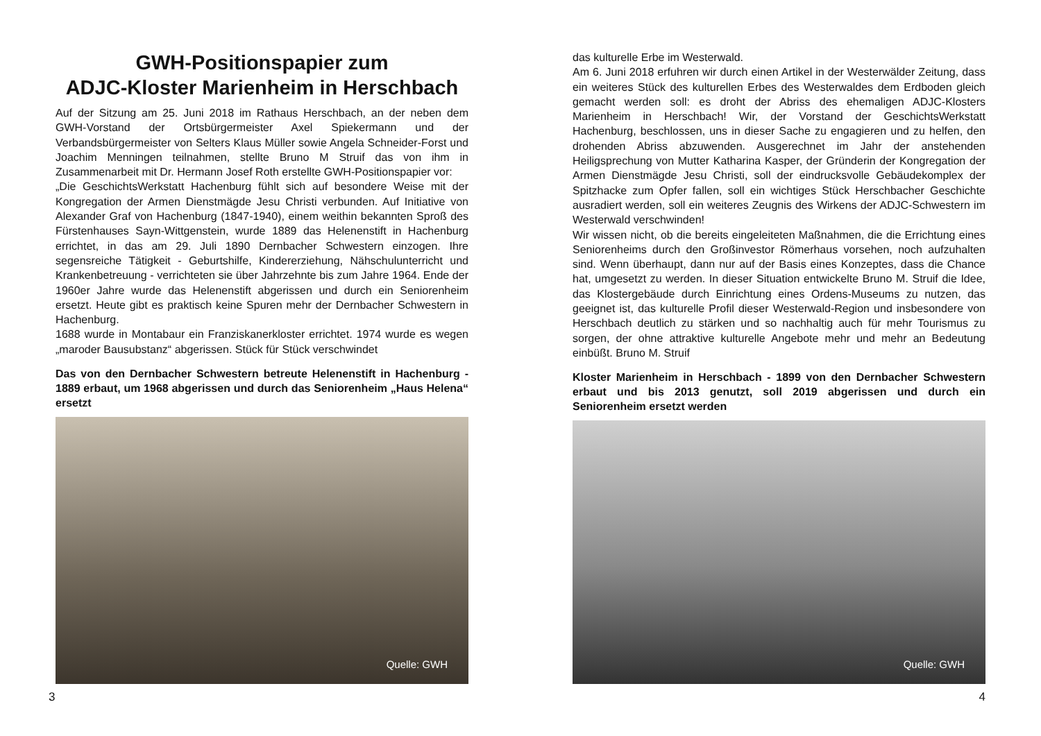GWH-Positionspapier zum
ADJC-Kloster Marienheim in Herschbach
Auf der Sitzung am 25. Juni 2018 im Rathaus Herschbach, an der neben dem GWH-Vorstand der Ortsbürgermeister Axel Spiekermann und der Verbandsbürgermeister von Selters Klaus Müller sowie Angela Schneider-Forst und Joachim Menningen teilnahmen, stellte Bruno M Struif das von ihm in Zusammenarbeit mit Dr. Hermann Josef Roth erstellte GWH-Positionspapier vor:
„Die GeschichtsWerkstatt Hachenburg fühlt sich auf besondere Weise mit der Kongregation der Armen Dienstmägde Jesu Christi verbunden. Auf Initiative von Alexander Graf von Hachenburg (1847-1940), einem weithin bekannten Sproß des Fürstenhauses Sayn-Wittgenstein, wurde 1889 das Helenenstift in Hachenburg errichtet, in das am 29. Juli 1890 Dernbacher Schwestern einzogen. Ihre segensreiche Tätigkeit - Geburtshilfe, Kindererziehung, Nähschulunterricht und Krankenbetreuung - verrichteten sie über Jahrzehnte bis zum Jahre 1964. Ende der 1960er Jahre wurde das Helenenstift abgerissen und durch ein Seniorenheim ersetzt. Heute gibt es praktisch keine Spuren mehr der Dernbacher Schwestern in Hachenburg.
1688 wurde in Montabaur ein Franziskanerkloster errichtet. 1974 wurde es wegen „maroder Bausubstanz“ abgerissen. Stück für Stück verschwindet
Das von den Dernbacher Schwestern betreute Helenenstift in Hachenburg - 1889 erbaut, um 1968 abgerissen und durch das Seniorenheim „Haus Helena“ ersetzt
Quelle: GWH
3
das kulturelle Erbe im Westerwald.
Am 6. Juni 2018 erfuhren wir durch einen Artikel in der Westerwälder Zeitung, dass ein weiteres Stück des kulturellen Erbes des Westerwaldes dem Erdboden gleich gemacht werden soll: es droht der Abriss des ehemaligen ADJC-Klosters Marienheim in Herschbach! Wir, der Vorstand der GeschichtsWerkstatt Hachenburg, beschlossen, uns in dieser Sache zu engagieren und zu helfen, den drohenden Abriss abzuwenden. Ausgerechnet im Jahr der anstehenden Heiligsprechung von Mutter Katharina Kasper, der Gründerin der Kongregation der Armen Dienstmägde Jesu Christi, soll der eindrucksvolle Gebäudekomplex der Spitzhacke zum Opfer fallen, soll ein wichtiges Stück Herschbacher Geschichte ausradiert werden, soll ein weiteres Zeugnis des Wirkens der ADJC-Schwestern im Westerwald verschwinden!
Wir wissen nicht, ob die bereits eingeleiteten Maßnahmen, die die Errichtung eines Seniorenheims durch den Großinvestor Römerhaus vorsehen, noch aufzuhalten sind. Wenn überhaupt, dann nur auf der Basis eines Konzeptes, dass die Chance hat, umgesetzt zu werden. In dieser Situation entwickelte Bruno M. Struif die Idee, das Klostergebäude durch Einrichtung eines Ordens-Museums zu nutzen, das geeignet ist, das kulturelle Profil dieser Westerwald-Region und insbesondere von Herschbach deutlich zu stärken und so nachhaltig auch für mehr Tourismus zu sorgen, der ohne attraktive kulturelle Angebote mehr und mehr an Bedeutung einbüßt. Bruno M. Struif
Kloster Marienheim in Herschbach - 1899 von den Dernbacher Schwestern erbaut und bis 2013 genutzt, soll 2019 abgerissen und durch ein Seniorenheim ersetzt werden
Quelle: GWH
4